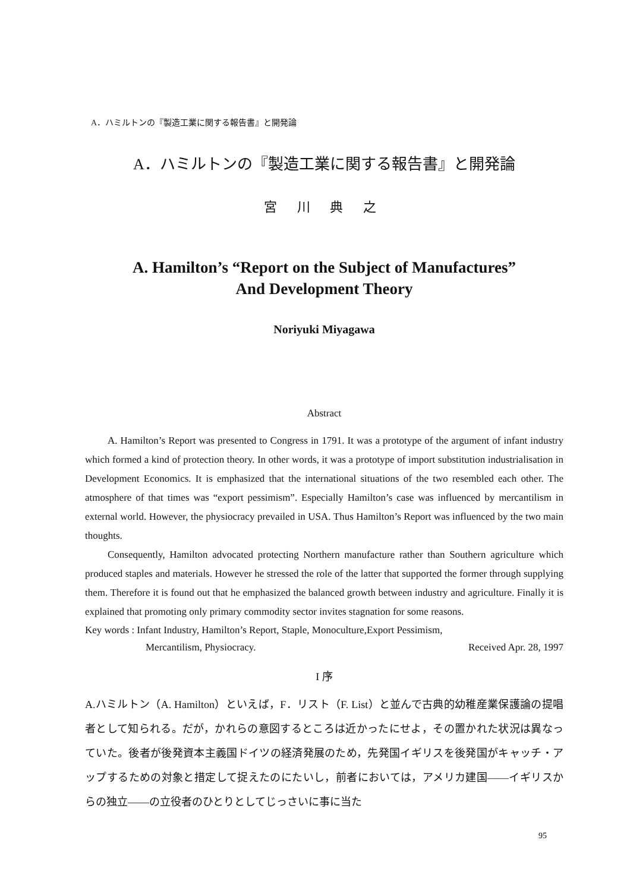A．ハミルトンの『製造工業に関する報告書』と開発論
A．ハミルトンの『製造工業に関する報告書』と開発論
宮 川 典 之
A. Hamilton’s “Report on the Subject of Manufactures”
And Development Theory
Noriyuki Miyagawa
Abstract
A. Hamilton’s Report was presented to Congress in 1791. It was a prototype of the argument of infant industry which formed a kind of protection theory. In other words, it was a prototype of import substitution industrialisation in Development Economics. It is emphasized that the international situations of the two resembled each other. The atmosphere of that times was “export pessimism”. Especially Hamilton’s case was influenced by mercantilism in external world. However, the physiocracy prevailed in USA. Thus Hamilton’s Report was influenced by the two main thoughts.
Consequently, Hamilton advocated protecting Northern manufacture rather than Southern agriculture which produced staples and materials. However he stressed the role of the latter that supported the former through supplying them. Therefore it is found out that he emphasized the balanced growth between industry and agriculture. Finally it is explained that promoting only primary commodity sector invites stagnation for some reasons.
Key words : Infant Industry, Hamilton’s Report, Staple, Monoculture,Export Pessimism,
Mercantilism, Physiocracy. Received Apr. 28, 1997
I 序
A.ハミルトン（A. Hamilton）といえば，F．リスト（F. List）と並んで古典的幼稚産業保護論の提唱者として知られる。だが，かれらの意図するところは近かったにせよ，その置かれた状況は異なっていた。後者が後発資本主義国ドイツの経済発展のため，先発国イギリスを後発国がキャッチ・アップするための対象と措定して捉えたのにたいし，前者においては，アメリカ建国――イギリスからの独立――の立役者のひとりとしてじっさいに事に当た
95